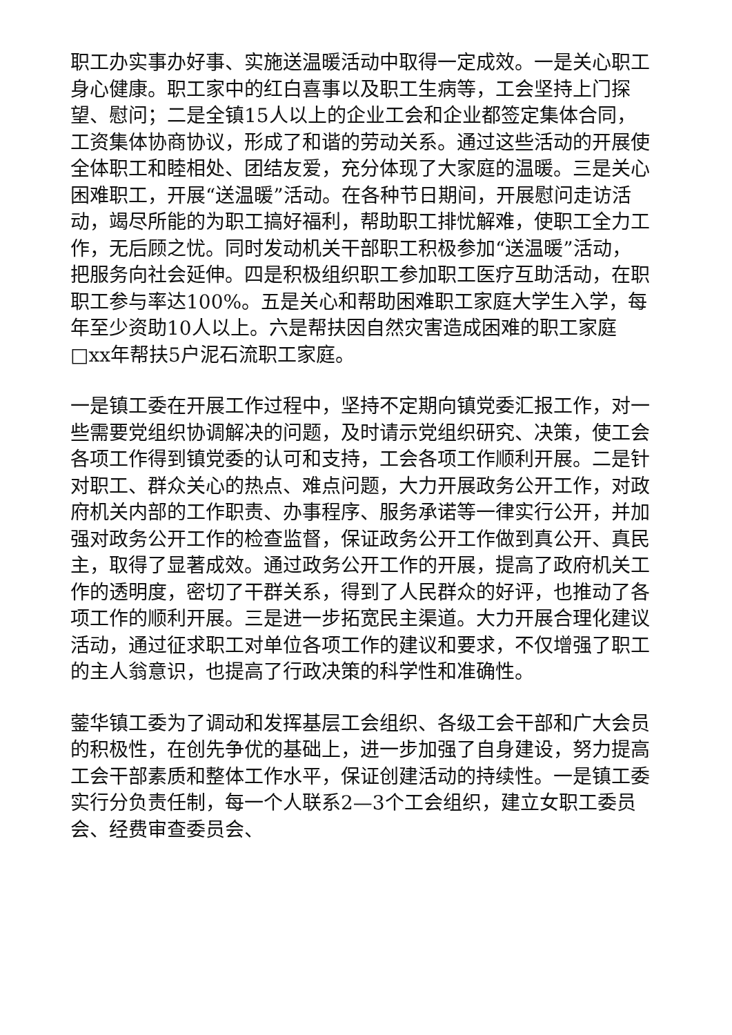职工办实事办好事、实施送温暖活动中取得一定成效。一是关心职工身心健康。职工家中的红白喜事以及职工生病等，工会坚持上门探望、慰问；二是全镇15人以上的企业工会和企业都签定集体合同，工资集体协商协议，形成了和谐的劳动关系。通过这些活动的开展使全体职工和睦相处、团结友爱，充分体现了大家庭的温暖。三是关心困难职工，开展“送温暖”活动。在各种节日期间，开展慰问走访活动，竭尽所能的为职工搞好福利，帮助职工排忧解难，使职工全力工作，无后顾之忧。同时发动机关干部职工积极参加“送温暖”活动，把服务向社会延伸。四是积极组织职工参加职工医疗互助活动，在职职工参与率达100%。五是关心和帮助困难职工家庭大学生入学，每年至少资助10人以上。六是帮扶因自然灾害造成困难的职工家庭□xx年帮扶5户泥石流职工家庭。
一是镇工委在开展工作过程中，坚持不定期向镇党委汇报工作，对一些需要党组织协调解决的问题，及时请示党组织研究、决策，使工会各项工作得到镇党委的认可和支持，工会各项工作顺利开展。二是针对职工、群众关心的热点、难点问题，大力开展政务公开工作，对政府机关内部的工作职责、办事程序、服务承诺等一律实行公开，并加强对政务公开工作的检查监督，保证政务公开工作做到真公开、真民主，取得了显著成效。通过政务公开工作的开展，提高了政府机关工作的透明度，密切了干群关系，得到了人民群众的好评，也推动了各项工作的顺利开展。三是进一步拓宽民主渠道。大力开展合理化建议活动，通过征求职工对单位各项工作的建议和要求，不仅增强了职工的主人翁意识，也提高了行政决策的科学性和准确性。
蓥华镇工委为了调动和发挥基层工会组织、各级工会干部和广大会员的积极性，在创先争优的基础上，进一步加强了自身建设，努力提高工会干部素质和整体工作水平，保证创建活动的持续性。一是镇工委实行分负责任制，每一个人联系2—3个工会组织，建立女职工委员会、经费审查委员会、